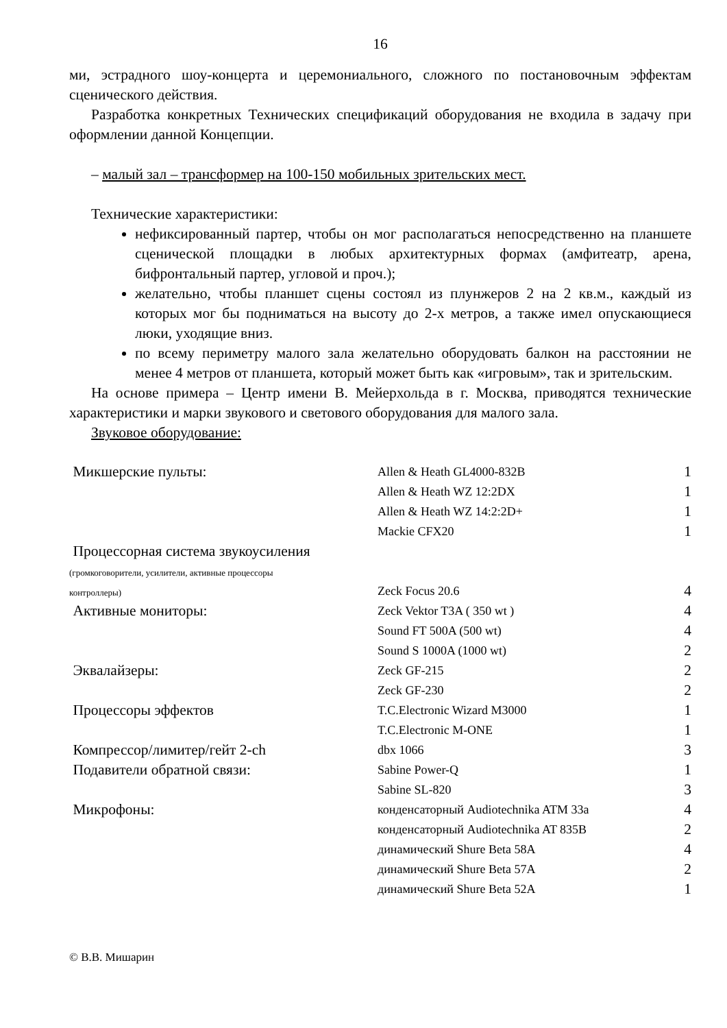16
ми, эстрадного шоу-концерта и церемониального, сложного по постановочным эффектам сценического действия.
Разработка конкретных Технических спецификаций оборудования не входила в задачу при оформлении данной Концепции.
– малый зал – трансформер на 100-150 мобильных зрительских мест.
Технические характеристики:
нефиксированный партер, чтобы он мог располагаться непосредственно на планшете сценической площадки в любых архитектурных формах (амфитеатр, арена, бифронтальный партер, угловой и проч.);
желательно, чтобы планшет сцены состоял из плунжеров 2 на 2 кв.м., каждый из которых мог бы подниматься на высоту до 2-х метров, а также имел опускающиеся люки, уходящие вниз.
по всему периметру малого зала желательно оборудовать балкон на расстоянии не менее 4 метров от планшета, который может быть как «игровым», так и зрительским.
На основе примера – Центр имени В. Мейерхольда в г. Москва, приводятся технические характеристики и марки звукового и светового оборудования для малого зала.
Звуковое оборудование:
| Микшерские пульты: | Allen & Heath GL4000-832B | 1 |
| | Allen & Heath WZ 12:2DX | 1 |
| | Allen & Heath WZ 14:2:2D+ | 1 |
| | Mackie CFX20 | 1 |
| Процессорная система звукоусиления (громкоговорители, усилители, активные процессоры контроллеры) | Zeck Focus 20.6 | 4 |
| Активные мониторы: | Zeck Vektor T3A ( 350 wt ) | 4 |
| | Sound FT 500A (500 wt) | 4 |
| | Sound S 1000A (1000 wt) | 2 |
| Эквалайзеры: | Zeck GF-215 | 2 |
| | Zeck GF-230 | 2 |
| Процессоры эффектов | T.C.Electronic Wizard M3000 | 1 |
| | T.C.Electronic M-ONE | 1 |
| Компрессор/лимитер/гейт 2-ch | dbx 1066 | 3 |
| Подавители обратной связи: | Sabine Power-Q | 1 |
| | Sabine SL-820 | 3 |
| Микрофоны: | конденсаторный Audiotechnika ATM 33a | 4 |
| | конденсаторный Audiotechnika AT 835B | 2 |
| | динамический Shure Beta 58A | 4 |
| | динамический Shure Beta 57A | 2 |
| | динамический Shure Beta 52A | 1 |
© В.В. Мишарин